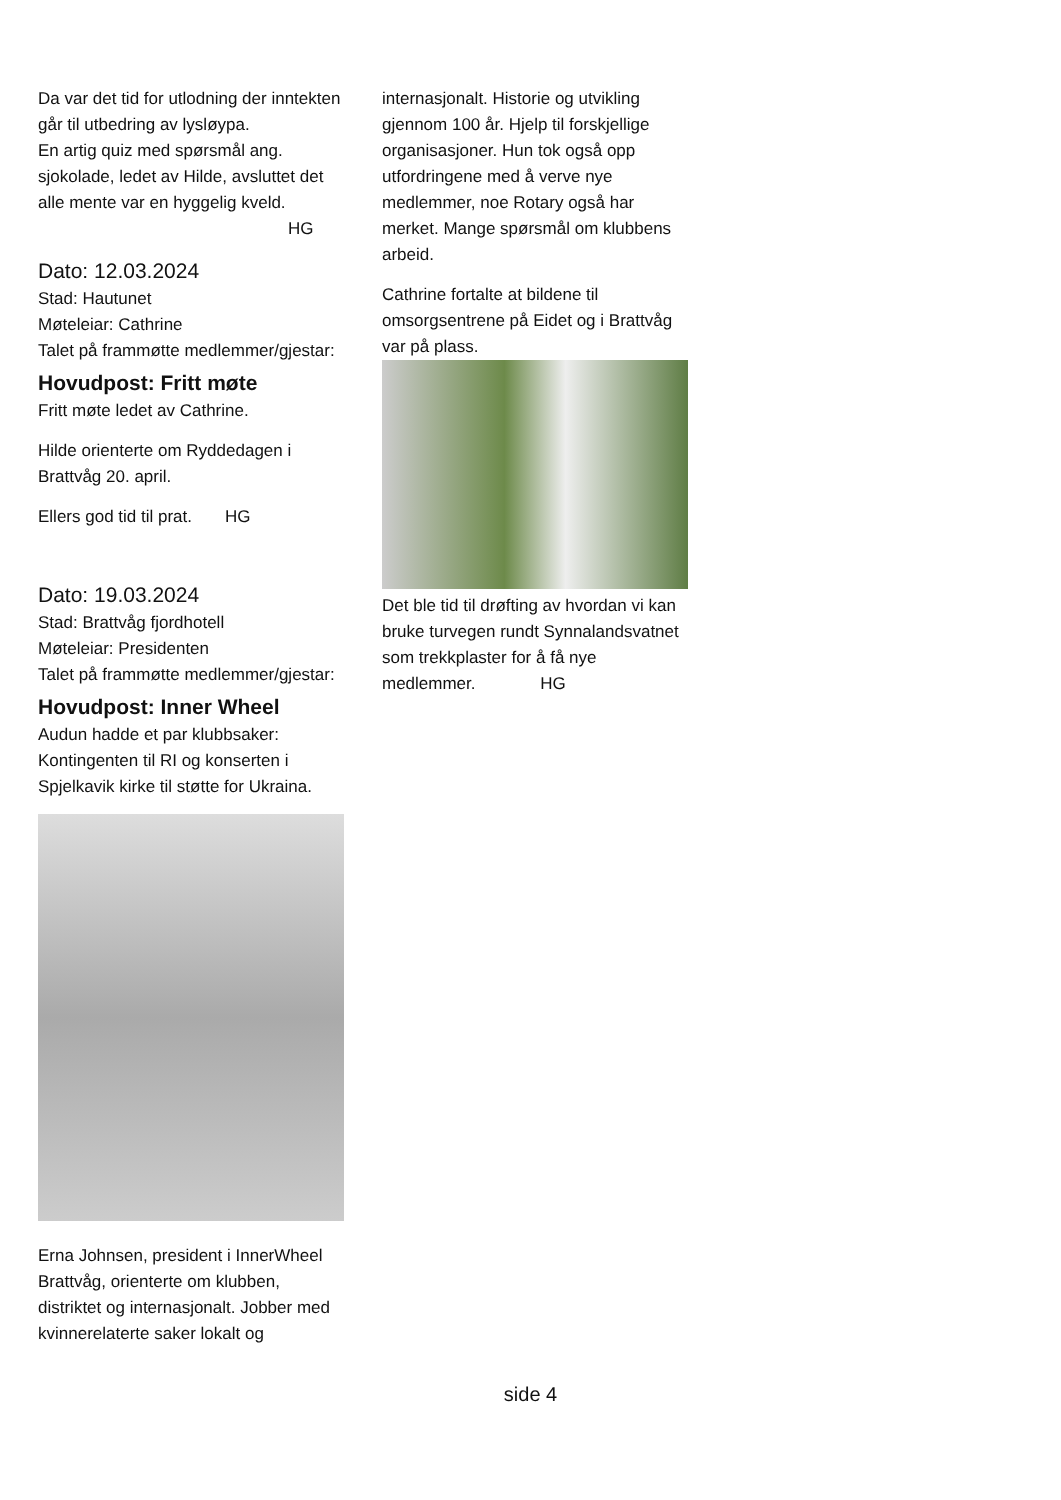Da var det tid for utlodning der inntekten går til utbedring av lysløypa.
En artig quiz med spørsmål ang. sjokolade, ledet av Hilde, avsluttet det alle mente var en hyggelig kveld.
HG
Dato: 12.03.2024
Stad: Hautunet
Møteleiar: Cathrine
Talet på frammøtte medlemmer/gjestar:
Hovudpost: Fritt møte
Fritt møte ledet av Cathrine.
Hilde orienterte om Ryddedagen i Brattvåg 20. april.
Ellers god tid til prat. HG
Dato: 19.03.2024
Stad: Brattvåg fjordhotell
Møteleiar: Presidenten
Talet på frammøtte medlemmer/gjestar:
Hovudpost: Inner Wheel
Audun hadde et par klubbsaker: Kontingenten til RI og konserten i Spjelkavik kirke til støtte for Ukraina.
Erna Johnsen, president i InnerWheel Brattvåg, orienterte om klubben, distriktet og internasjonalt. Jobber med kvinnerelaterte saker lokalt og
internasjonalt. Historie og utvikling gjennom 100 år. Hjelp til forskjellige organisasjoner. Hun tok også opp utfordringene med å verve nye medlemmer, noe Rotary også har merket. Mange spørsmål om klubbens arbeid.
Cathrine fortalte at bildene til omsorgsentrene på Eidet og i Brattvåg var på plass.
Det ble tid til drøfting av hvordan vi kan bruke turvegen rundt Synnalandsvatnet som trekkplaster for å få nye medlemmer. HG
side 4